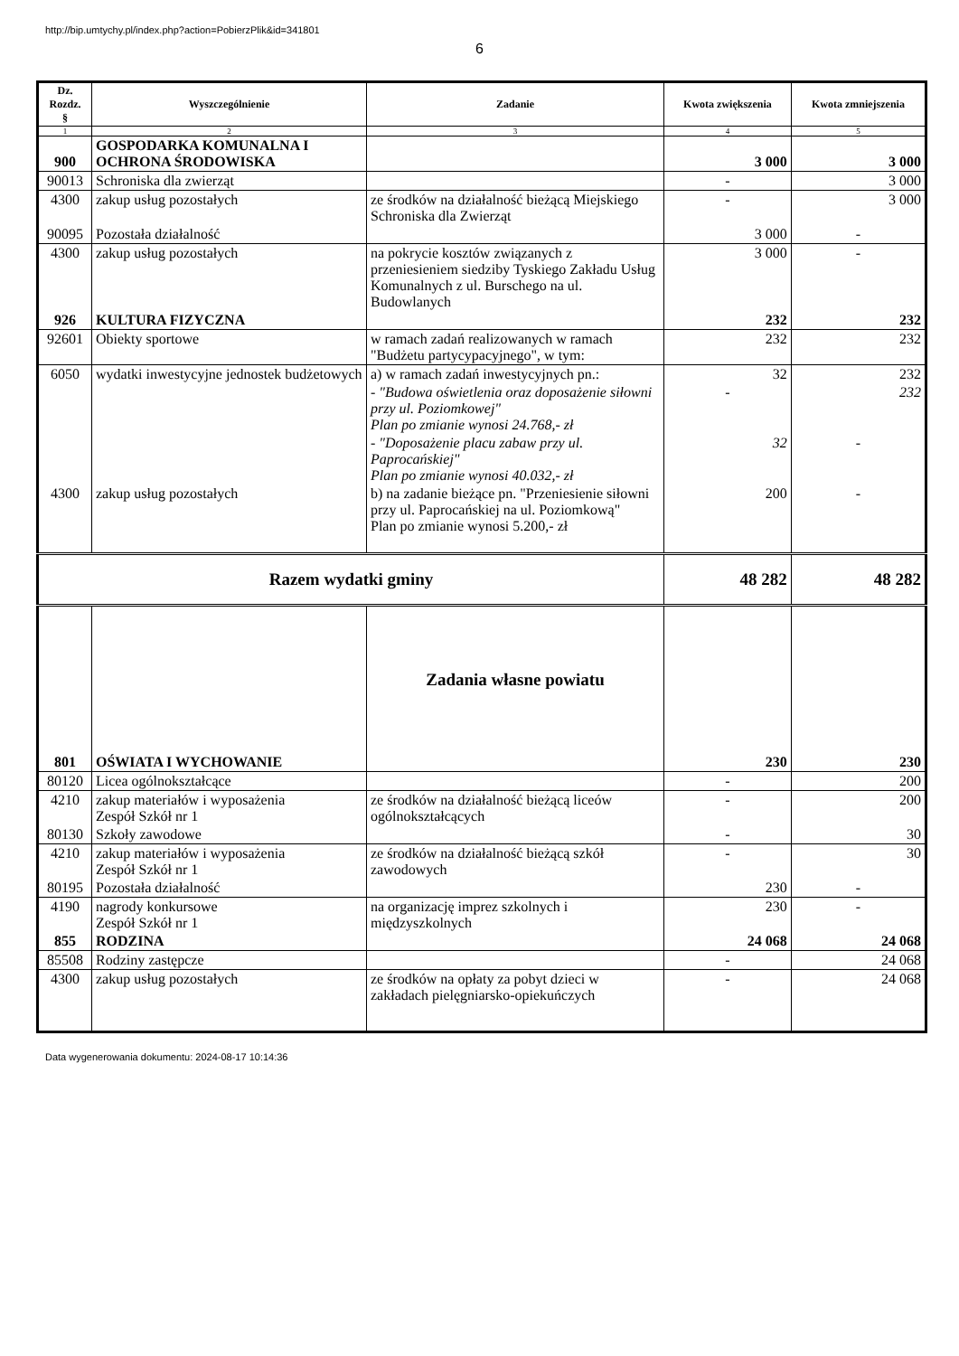http://bip.umtychy.pl/index.php?action=PobierzPlik&id=341801
6
| Dz. Rozdz. § | Wyszczególnienie | Zadanie | Kwota zwiększenia | Kwota zmniejszenia |
| --- | --- | --- | --- | --- |
| 1 | 2 | 3 | 4 | 5 |
| 900 | GOSPODARKA KOMUNALNA I OCHRONA ŚRODOWISKA | | 3 000 | 3 000 |
| 90013 | Schroniska dla zwierząt | | - | 3 000 |
| 4300 | zakup usług pozostałych | ze środków na działalność bieżącą Miejskiego Schroniska dla Zwierząt | - | 3 000 |
| 90095 | Pozostała działalność | | 3 000 | - |
| 4300 | zakup usług pozostałych | na pokrycie kosztów związanych z przeniesieniem siedziby Tyskiego Zakładu Usług Komunalnych z ul. Burschego na ul. Budowlanych | 3 000 | - |
| 926 | KULTURA FIZYCZNA | | 232 | 232 |
| 92601 | Obiekty sportowe | w ramach zadań realizowanych w ramach "Budżetu partycypacyjnego", w tym: | 232 | 232 |
| 6050 | wydatki inwestycyjne jednostek budżetowych | a) w ramach zadań inwestycyjnych pn.: | 32 | 232 |
| | | - "Budowa oświetlenia oraz doposażenie siłowni przy ul. Poziomkowej" Plan po zmianie wynosi 24.768,- zł | - | 232 |
| | | - "Doposażenie placu zabaw przy ul. Paprocańskiej" Plan po zmianie wynosi 40.032,- zł | 32 | - |
| 4300 | zakup usług pozostałych | b) na zadanie bieżące pn. "Przeniesienie siłowni przy ul. Paprocańskiej na ul. Poziomkową" Plan po zmianie wynosi 5.200,- zł | 200 | - |
| Razem wydatki gminy | | | 48 282 | 48 282 |
| | | Zadania własne powiatu | | |
| 801 | OŚWIATA I WYCHOWANIE | | 230 | 230 |
| 80120 | Licea ogólnokształcące | | - | 200 |
| 4210 | zakup materiałów i wyposażenia Zespół Szkół nr 1 | ze środków na działalność bieżącą liceów ogólnokształcących | - | 200 |
| 80130 | Szkoły zawodowe | | - | 30 |
| 4210 | zakup materiałów i wyposażenia Zespół Szkół nr 1 | ze środków na działalność bieżącą szkół zawodowych | - | 30 |
| 80195 | Pozostała działalność | | 230 | - |
| 4190 | nagrody konkursowe Zespół Szkół nr 1 | na organizację imprez szkolnych i międzyszkolnych | 230 | - |
| 855 | RODZINA | | 24 068 | 24 068 |
| 85508 | Rodziny zastępcze | | - | 24 068 |
| 4300 | zakup usług pozostałych | ze środków na opłaty za pobyt dzieci w zakładach pielęgniarsko-opiekuńczych | - | 24 068 |
Data wygenerowania dokumentu: 2024-08-17 10:14:36